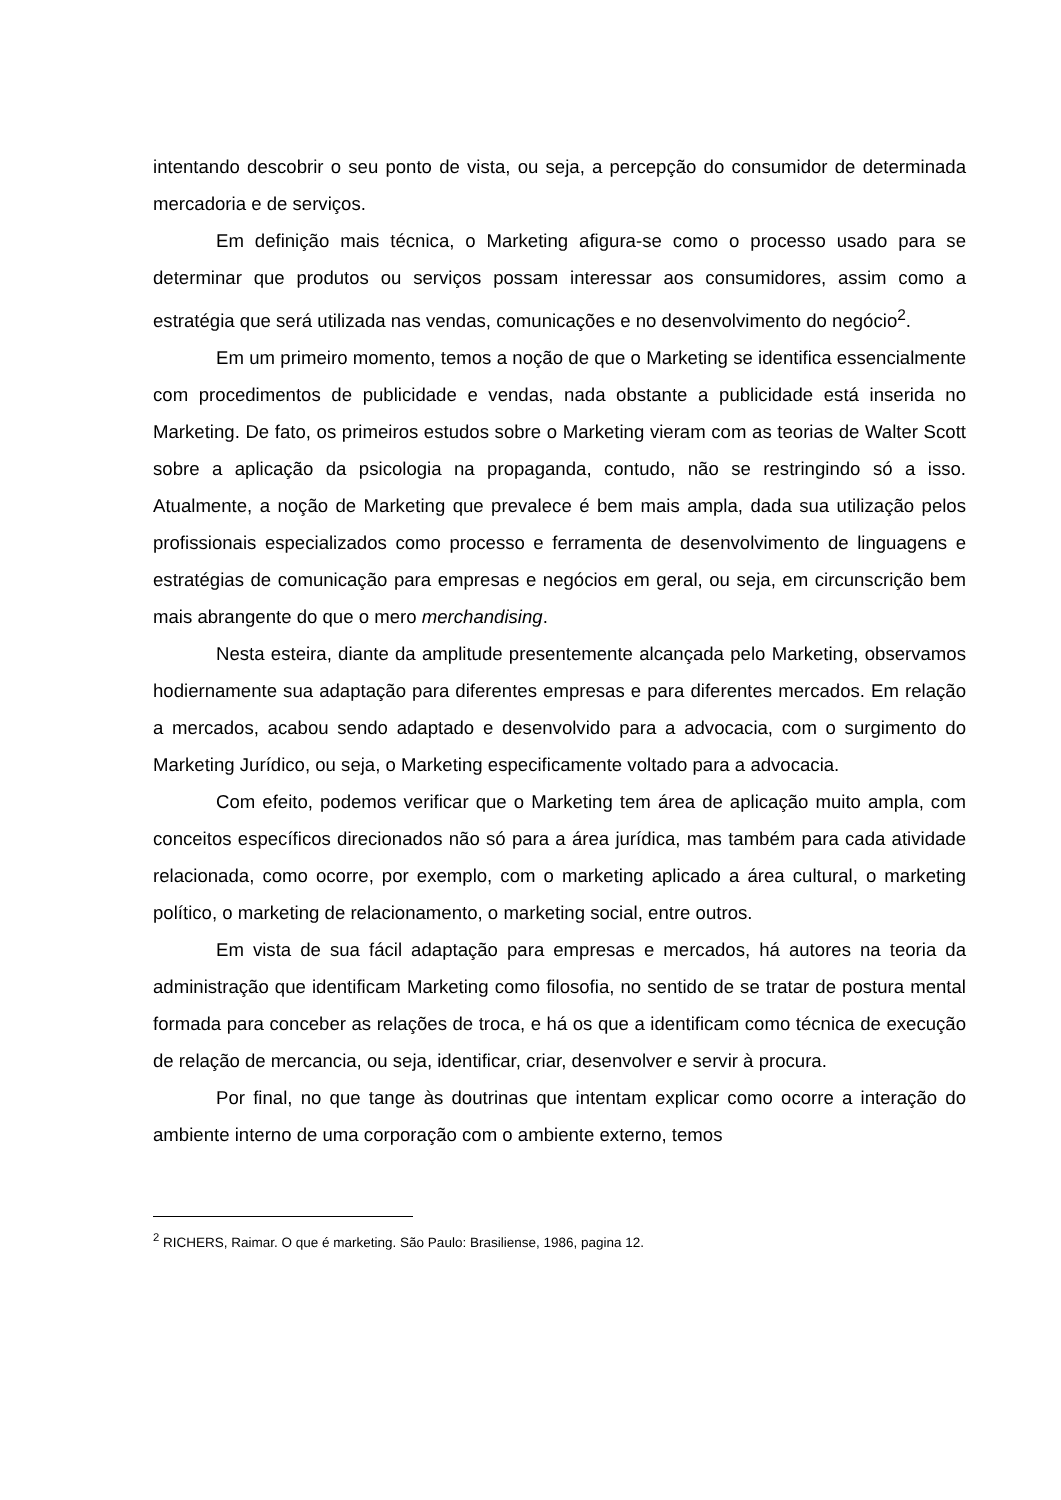intentando descobrir o seu ponto de vista, ou seja, a percepção do consumidor de determinada mercadoria e de serviços.
Em definição mais técnica, o Marketing afigura-se como o processo usado para se determinar que produtos ou serviços possam interessar aos consumidores, assim como a estratégia que será utilizada nas vendas, comunicações e no desenvolvimento do negócio<sup>2</sup>.
Em um primeiro momento, temos a noção de que o Marketing se identifica essencialmente com procedimentos de publicidade e vendas, nada obstante a publicidade está inserida no Marketing. De fato, os primeiros estudos sobre o Marketing vieram com as teorias de Walter Scott sobre a aplicação da psicologia na propaganda, contudo, não se restringindo só a isso. Atualmente, a noção de Marketing que prevalece é bem mais ampla, dada sua utilização pelos profissionais especializados como processo e ferramenta de desenvolvimento de linguagens e estratégias de comunicação para empresas e negócios em geral, ou seja, em circunscrição bem mais abrangente do que o mero merchandising.
Nesta esteira, diante da amplitude presentemente alcançada pelo Marketing, observamos hodiernamente sua adaptação para diferentes empresas e para diferentes mercados. Em relação a mercados, acabou sendo adaptado e desenvolvido para a advocacia, com o surgimento do Marketing Jurídico, ou seja, o Marketing especificamente voltado para a advocacia.
Com efeito, podemos verificar que o Marketing tem área de aplicação muito ampla, com conceitos específicos direcionados não só para a área jurídica, mas também para cada atividade relacionada, como ocorre, por exemplo, com o marketing aplicado a área cultural, o marketing político, o marketing de relacionamento, o marketing social, entre outros.
Em vista de sua fácil adaptação para empresas e mercados, há autores na teoria da administração que identificam Marketing como filosofia, no sentido de se tratar de postura mental formada para conceber as relações de troca, e há os que a identificam como técnica de execução de relação de mercancia, ou seja, identificar, criar, desenvolver e servir à procura.
Por final, no que tange às doutrinas que intentam explicar como ocorre a interação do ambiente interno de uma corporação com o ambiente externo, temos
<sup>2</sup> RICHERS, Raimar. O que é marketing. São Paulo: Brasiliense, 1986, pagina 12.